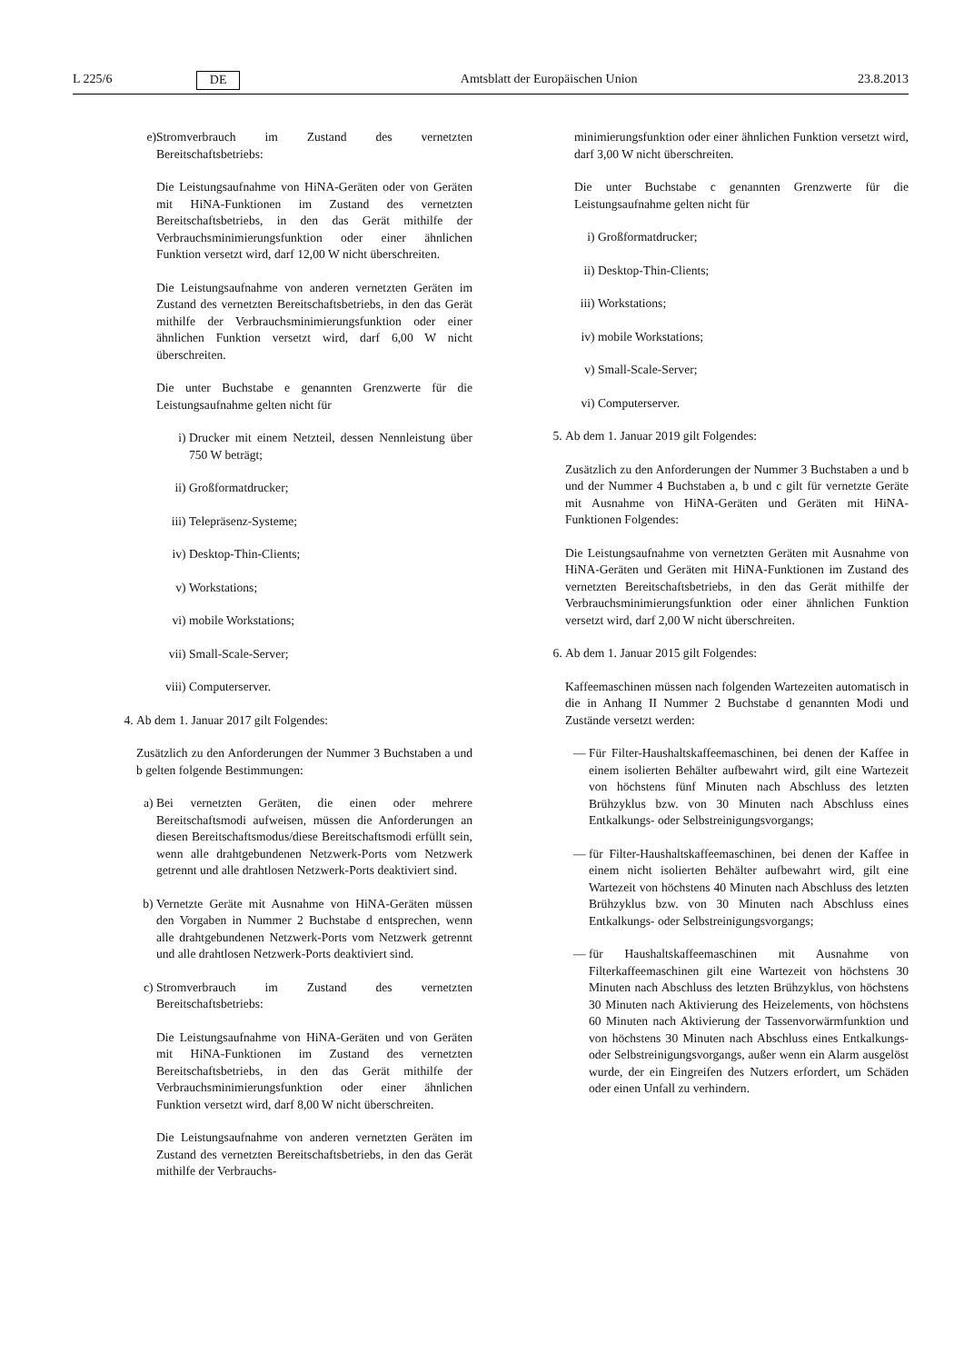L 225/6 DE Amtsblatt der Europäischen Union 23.8.2013
e) Stromverbrauch im Zustand des vernetzten Bereitschaftsbetriebs:
Die Leistungsaufnahme von HiNA-Geräten oder von Geräten mit HiNA-Funktionen im Zustand des vernetzten Bereitschaftsbetriebs, in den das Gerät mithilfe der Verbrauchsminimierungsfunktion oder einer ähnlichen Funktion versetzt wird, darf 12,00 W nicht überschreiten.
Die Leistungsaufnahme von anderen vernetzten Geräten im Zustand des vernetzten Bereitschaftsbetriebs, in den das Gerät mithilfe der Verbrauchsminimierungsfunktion oder einer ähnlichen Funktion versetzt wird, darf 6,00 W nicht überschreiten.
Die unter Buchstabe e genannten Grenzwerte für die Leistungsaufnahme gelten nicht für
i) Drucker mit einem Netzteil, dessen Nennleistung über 750 W beträgt;
ii) Großformatdrucker;
iii) Telepräsenz-Systeme;
iv) Desktop-Thin-Clients;
v) Workstations;
vi) mobile Workstations;
vii) Small-Scale-Server;
viii)
Computerserver.
4. Ab dem 1. Januar 2017 gilt Folgendes:
Zusätzlich zu den Anforderungen der Nummer 3 Buchstaben a und b gelten folgende Bestimmungen:
a) Bei vernetzten Geräten, die einen oder mehrere Bereitschaftsmodi aufweisen, müssen die Anforderungen an diesen Bereitschaftsmodus/diese Bereitschaftsmodi erfüllt sein, wenn alle drahtgebundenen Netzwerk-Ports vom Netzwerk getrennt und alle drahtlosen Netzwerk-Ports deaktiviert sind.
b) Vernetzte Geräte mit Ausnahme von HiNA-Geräten müssen den Vorgaben in Nummer 2 Buchstabe d entsprechen, wenn alle drahtgebundenen Netzwerk-Ports vom Netzwerk getrennt und alle drahtlosen Netzwerk-Ports deaktiviert sind.
c) Stromverbrauch im Zustand des vernetzten Bereitschaftsbetriebs:
Die Leistungsaufnahme von HiNA-Geräten und von Geräten mit HiNA-Funktionen im Zustand des vernetzten Bereitschaftsbetriebs, in den das Gerät mithilfe der Verbrauchsminimierungsfunktion oder einer ähnlichen Funktion versetzt wird, darf 8,00 W nicht überschreiten.
Die Leistungsaufnahme von anderen vernetzten Geräten im Zustand des vernetzten Bereitschaftsbetriebs, in den das Gerät mithilfe der Verbrauchs-
minimierungsfunktion oder einer ähnlichen Funktion versetzt wird, darf 3,00 W nicht überschreiten.
Die unter Buchstabe c genannten Grenzwerte für die Leistungsaufnahme gelten nicht für
i) Großformatdrucker;
ii) Desktop-Thin-Clients;
iii)
Workstations;
iv) mobile Workstations;
v) Small-Scale-Server;
vi) Computerserver.
5. Ab dem 1. Januar 2019 gilt Folgendes:
Zusätzlich zu den Anforderungen der Nummer 3 Buchstaben a und b und der Nummer 4 Buchstaben a, b und c gilt für vernetzte Geräte mit Ausnahme von HiNA-Geräten und Geräten mit HiNA-Funktionen Folgendes:
Die Leistungsaufnahme von vernetzten Geräten mit Ausnahme von HiNA-Geräten und Geräten mit HiNA-Funktionen im Zustand des vernetzten Bereitschaftsbetriebs, in den das Gerät mithilfe der Verbrauchsminimierungsfunktion oder einer ähnlichen Funktion versetzt wird, darf 2,00 W nicht überschreiten.
6. Ab dem 1. Januar 2015 gilt Folgendes:
Kaffeemaschinen müssen nach folgenden Wartezeiten automatisch in die in Anhang II Nummer 2 Buchstabe d genannten Modi und Zustände versetzt werden:
— Für Filter-Haushaltskaffeemaschinen, bei denen der Kaffee in einem isolierten Behälter aufbewahrt wird, gilt eine Wartezeit von höchstens fünf Minuten nach Abschluss des letzten Brühzyklus bzw. von 30 Minuten nach Abschluss eines Entkalkungs- oder Selbstreinigungsvorgangs;
— für Filter-Haushaltskaffeemaschinen, bei denen der Kaffee in einem nicht isolierten Behälter aufbewahrt wird, gilt eine Wartezeit von höchstens 40 Minuten nach Abschluss des letzten Brühzyklus bzw. von 30 Minuten nach Abschluss eines Entkalkungs- oder Selbstreinigungsvorgangs;
— für Haushaltskaffeemaschinen mit Ausnahme von Filterkaffeemaschinen gilt eine Wartezeit von höchstens 30 Minuten nach Abschluss des letzten Brühzyklus, von höchstens 30 Minuten nach Aktivierung des Heizelements, von höchstens 60 Minuten nach Aktivierung der Tassenvorwärmfunktion und von höchstens 30 Minuten nach Abschluss eines Entkalkungs- oder Selbstreinigungsvorgangs, außer wenn ein Alarm ausgelöst wurde, der ein Eingreifen des Nutzers erfordert, um Schäden oder einen Unfall zu verhindern.